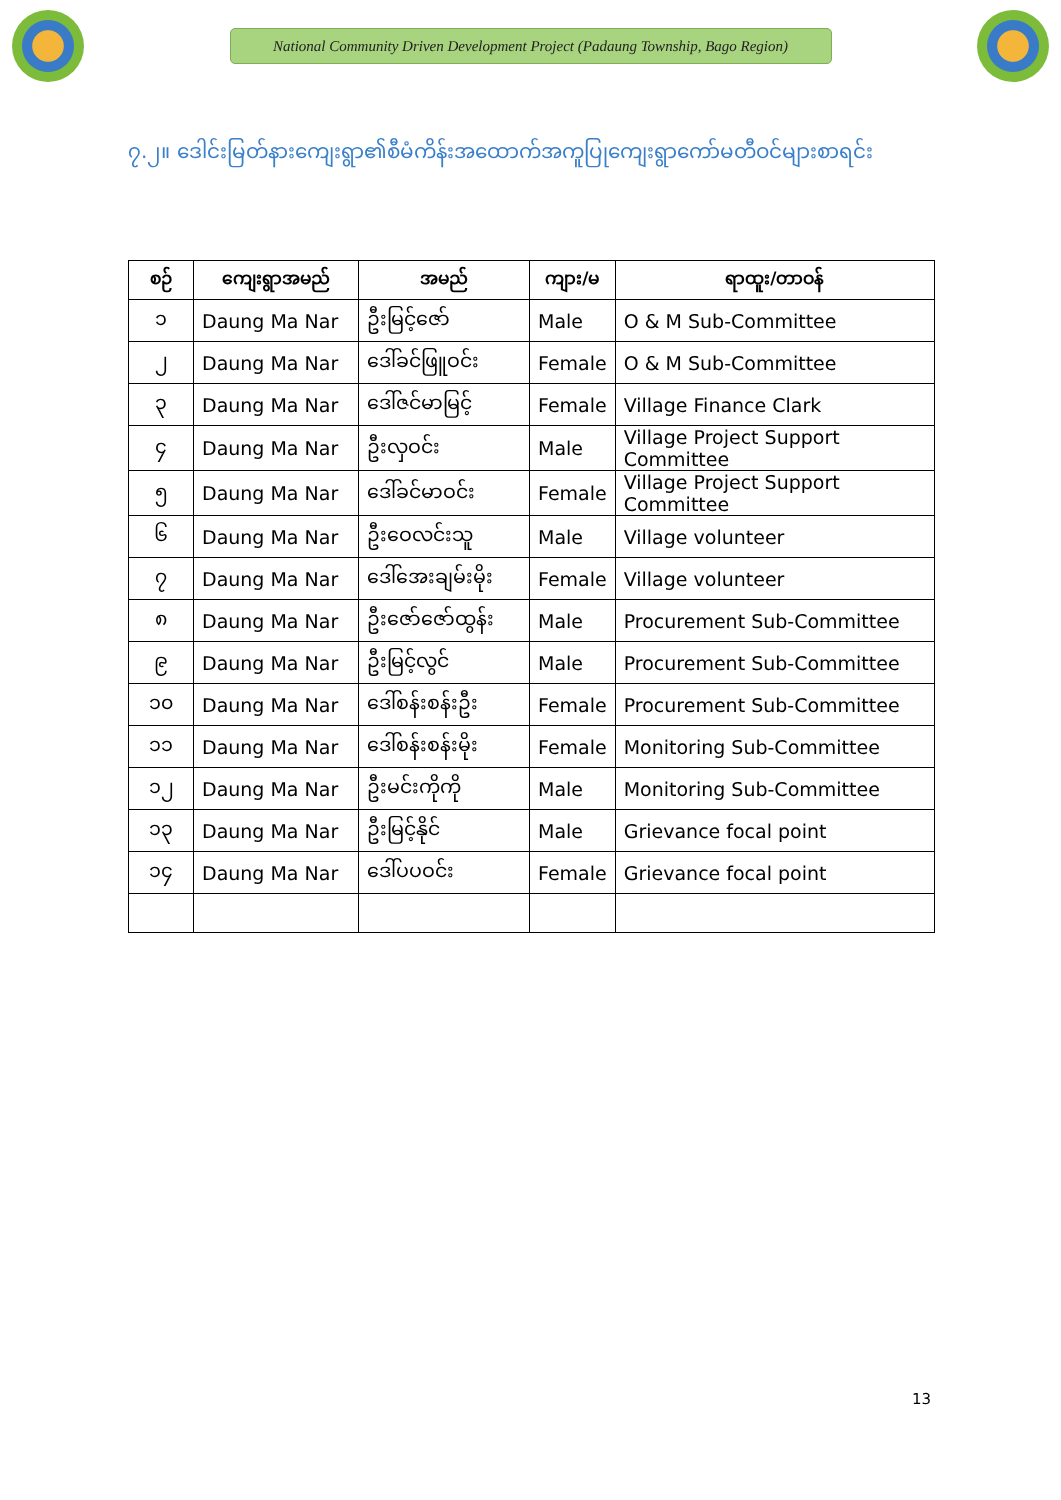National Community Driven Development Project (Padaung Township, Bago Region)
၇.၂။ ဒေါင်းမြတ်နားကျေးရွာ၏စီမံကိန်းအထောက်အကူပြုကျေးရွာကော်မတီဝင်များစာရင်း
| စဉ် | ကျေးရွာအမည် | အမည် | ကျား/မ | ရာထူး/တာဝန် |
| --- | --- | --- | --- | --- |
| ၁ | Daung Ma Nar | ဦးမြင့်ဇော် | Male | O & M Sub-Committee |
| ၂ | Daung Ma Nar | ဒေါ်ခင်ဖြူဝင်း | Female | O & M Sub-Committee |
| ၃ | Daung Ma Nar | ဒေါ်ဇင်မာမြင့် | Female | Village Finance Clark |
| ၄ | Daung Ma Nar | ဦးလှဝင်း | Male | Village Project Support Committee |
| ၅ | Daung Ma Nar | ဒေါ်ခင်မာဝင်း | Female | Village Project Support Committee |
| ၆ | Daung Ma Nar | ဦးဝေလင်းသူ | Male | Village volunteer |
| ၇ | Daung Ma Nar | ဒေါ်အေးချမ်းမိုး | Female | Village volunteer |
| ၈ | Daung Ma Nar | ဦးဇော်ဇော်ထွန်း | Male | Procurement Sub-Committee |
| ၉ | Daung Ma Nar | ဦးမြင့်လွင် | Male | Procurement Sub-Committee |
| ၁၀ | Daung Ma Nar | ဒေါ်စန်းစန်းဦး | Female | Procurement Sub-Committee |
| ၁၁ | Daung Ma Nar | ဒေါ်စန်းစန်းမိုး | Female | Monitoring Sub-Committee |
| ၁၂ | Daung Ma Nar | ဦးမင်းကိုကို | Male | Monitoring Sub-Committee |
| ၁၃ | Daung Ma Nar | ဦးမြင့်နိုင် | Male | Grievance focal point |
| ၁၄ | Daung Ma Nar | ဒေါ်ပပဝင်း | Female | Grievance focal point |
13